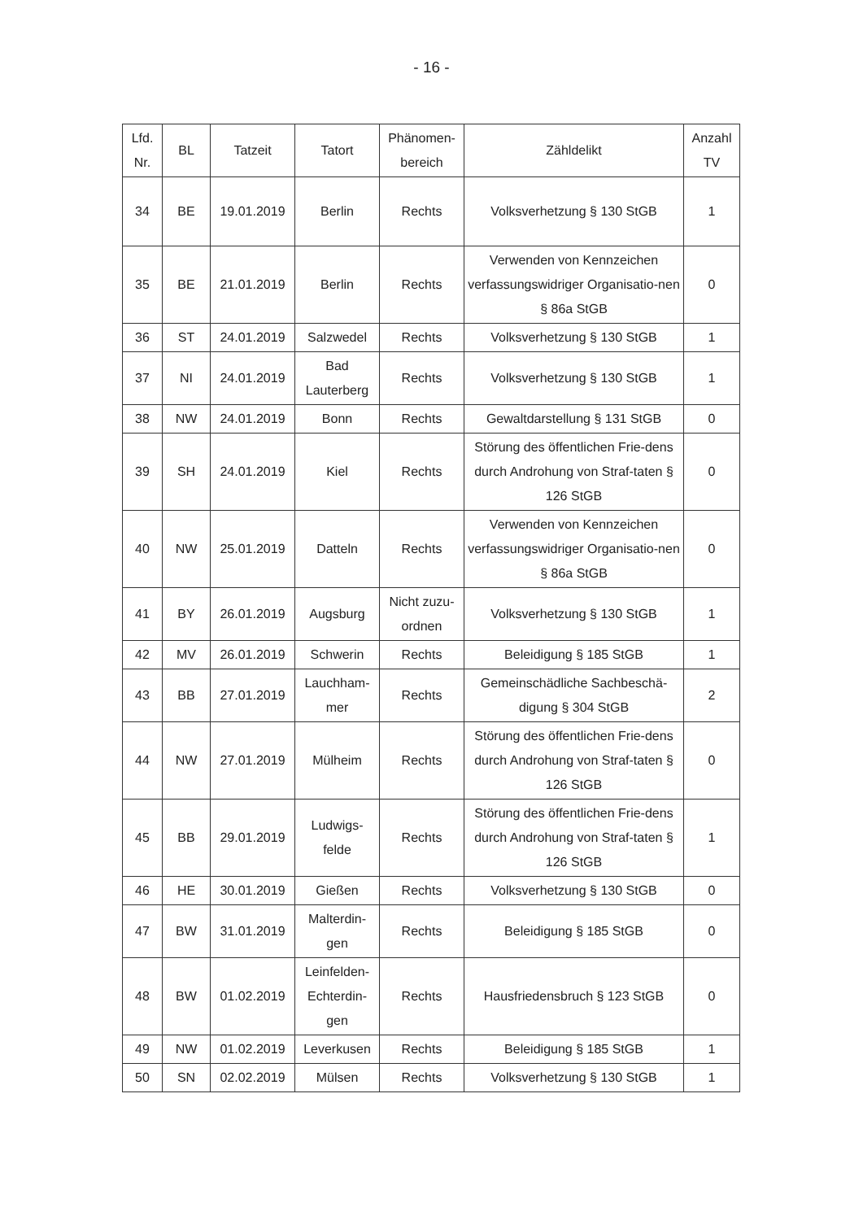- 16 -
| Lfd. Nr. | BL | Tatzeit | Tatort | Phänomen- bereich | Zähldelikt | Anzahl TV |
| --- | --- | --- | --- | --- | --- | --- |
| 34 | BE | 19.01.2019 | Berlin | Rechts | Volksverhetzung § 130 StGB | 1 |
| 35 | BE | 21.01.2019 | Berlin | Rechts | Verwenden von Kennzeichen verfassungswidriger Organisatio-nen § 86a StGB | 0 |
| 36 | ST | 24.01.2019 | Salzwedel | Rechts | Volksverhetzung § 130 StGB | 1 |
| 37 | NI | 24.01.2019 | Bad Lauterberg | Rechts | Volksverhetzung § 130 StGB | 1 |
| 38 | NW | 24.01.2019 | Bonn | Rechts | Gewaltdarstellung § 131 StGB | 0 |
| 39 | SH | 24.01.2019 | Kiel | Rechts | Störung des öffentlichen Frie-dens durch Androhung von Straf-taten § 126 StGB | 0 |
| 40 | NW | 25.01.2019 | Datteln | Rechts | Verwenden von Kennzeichen verfassungswidriger Organisatio-nen § 86a StGB | 0 |
| 41 | BY | 26.01.2019 | Augsburg | Nicht zuzu-ordnen | Volksverhetzung § 130 StGB | 1 |
| 42 | MV | 26.01.2019 | Schwerin | Rechts | Beleidigung § 185 StGB | 1 |
| 43 | BB | 27.01.2019 | Lauchham-mer | Rechts | Gemeinschädliche Sachbeschä-digung § 304 StGB | 2 |
| 44 | NW | 27.01.2019 | Mülheim | Rechts | Störung des öffentlichen Frie-dens durch Androhung von Straf-taten § 126 StGB | 0 |
| 45 | BB | 29.01.2019 | Ludwigs-felde | Rechts | Störung des öffentlichen Frie-dens durch Androhung von Straf-taten § 126 StGB | 1 |
| 46 | HE | 30.01.2019 | Gießen | Rechts | Volksverhetzung § 130 StGB | 0 |
| 47 | BW | 31.01.2019 | Malterdin-gen | Rechts | Beleidigung § 185 StGB | 0 |
| 48 | BW | 01.02.2019 | Leinfelden-Echterdin-gen | Rechts | Hausfriedensbruch § 123 StGB | 0 |
| 49 | NW | 01.02.2019 | Leverkusen | Rechts | Beleidigung § 185 StGB | 1 |
| 50 | SN | 02.02.2019 | Mülsen | Rechts | Volksverhetzung § 130 StGB | 1 |